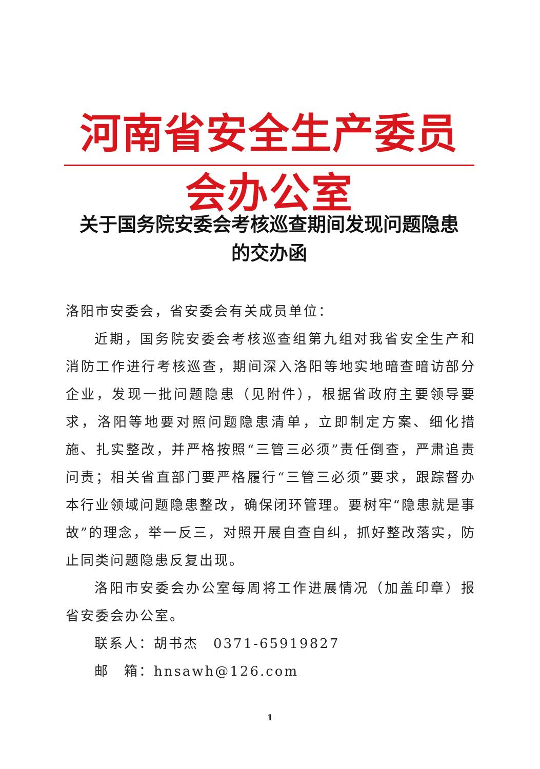河南省安全生产委员会办公室
关于国务院安委会考核巡查期间发现问题隐患
的交办函
洛阳市安委会，省安委会有关成员单位：
近期，国务院安委会考核巡查组第九组对我省安全生产和消防工作进行考核巡查，期间深入洛阳等地实地暗查暗访部分企业，发现一批问题隐患（见附件），根据省政府主要领导要求，洛阳等地要对照问题隐患清单，立即制定方案、细化措施、扎实整改，并严格按照“三管三必须”责任倒查，严肃追责问责；相关省直部门要严格履行“三管三必须”要求，跟踪督办本行业领域问题隐患整改，确保闭环管理。要树牢“隐患就是事故”的理念，举一反三，对照开展自查自纠，抓好整改落实，防止同类问题隐患反复出现。
洛阳市安委会办公室每周将工作进展情况（加盖印章）报省安委会办公室。
联系人：胡书杰　0371-65919827
邮　箱：hnsawh@126.com
1